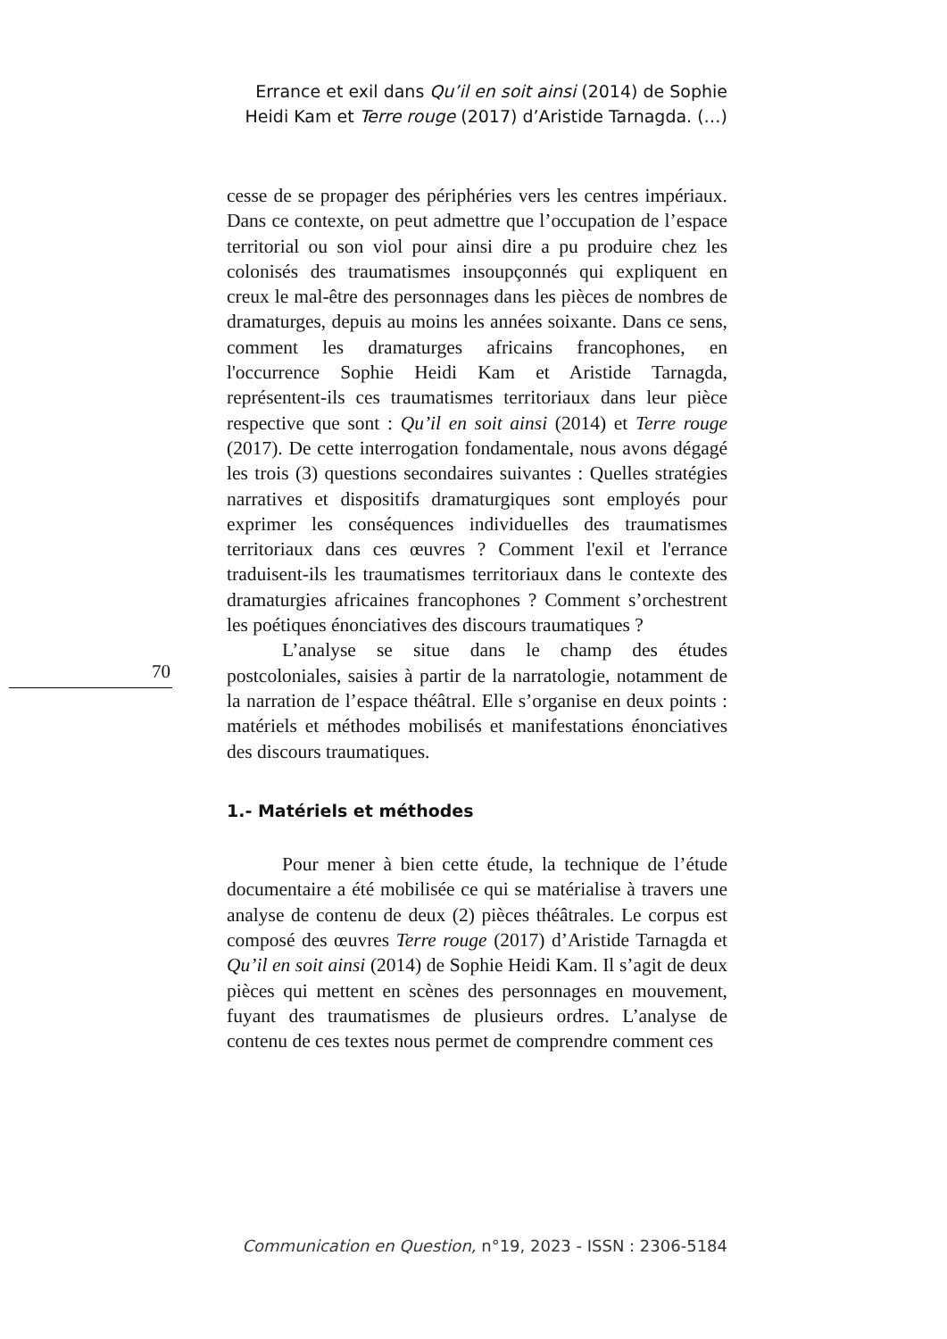Errance et exil dans Qu’il en soit ainsi (2014) de Sophie
Heidi Kam et Terre rouge (2017) d’Aristide Tarnagda. (…)
cesse de se propager des périphéries vers les centres impériaux. Dans ce contexte, on peut admettre que l’occupation de l’espace territorial ou son viol pour ainsi dire a pu produire chez les colonisés des traumatismes insoupçonnés qui expliquent en creux le mal-être des personnages dans les pièces de nombres de dramaturges, depuis au moins les années soixante. Dans ce sens, comment les dramaturges africains francophones, en l'occurrence Sophie Heidi Kam et Aristide Tarnagda, représentent-ils ces traumatismes territoriaux dans leur pièce respective que sont : Qu’il en soit ainsi (2014) et Terre rouge (2017). De cette interrogation fondamentale, nous avons dégagé les trois (3) questions secondaires suivantes : Quelles stratégies narratives et dispositifs dramaturgiques sont employés pour exprimer les conséquences individuelles des traumatismes territoriaux dans ces œuvres ? Comment l'exil et l'errance traduisent-ils les traumatismes territoriaux dans le contexte des dramaturgies africaines francophones ? Comment s’orchestrent les poétiques énonciatives des discours traumatiques ?
L’analyse se situe dans le champ des études postcoloniales, saisies à partir de la narratologie, notamment de la narration de l’espace théâtral. Elle s’organise en deux points : matériels et méthodes mobilisés et manifestations énonciatives des discours traumatiques.
1.- Matériels et méthodes
Pour mener à bien cette étude, la technique de l’étude documentaire a été mobilisée ce qui se matérialise à travers une analyse de contenu de deux (2) pièces théâtrales. Le corpus est composé des œuvres Terre rouge (2017) d’Aristide Tarnagda et Qu’il en soit ainsi (2014) de Sophie Heidi Kam. Il s’agit de deux pièces qui mettent en scènes des personnages en mouvement, fuyant des traumatismes de plusieurs ordres. L’analyse de contenu de ces textes nous permet de comprendre comment ces
70
Communication en Question, n°19, 2023 - ISSN : 2306-5184